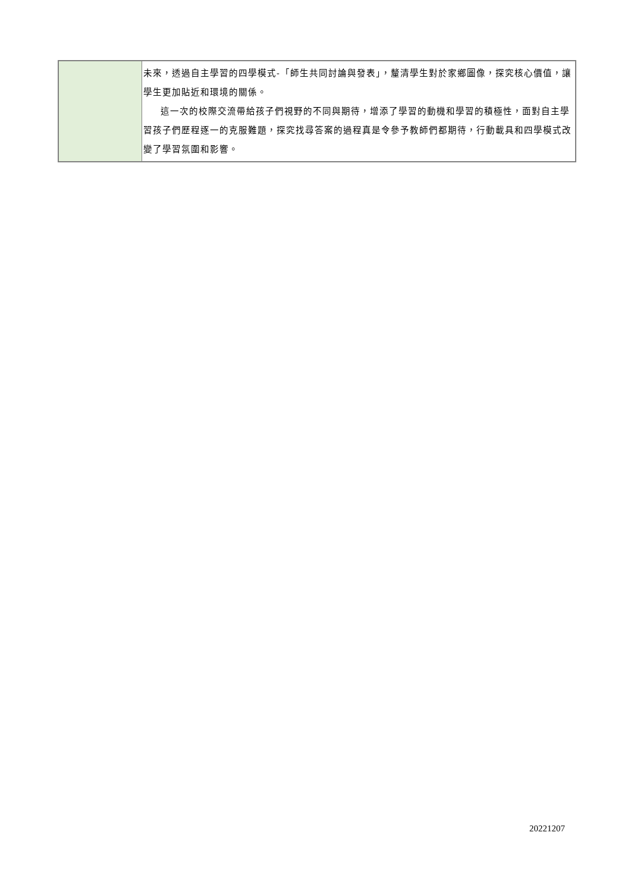| | 未來，透過自主學習的四學模式-「師生共同討論與發表」，釐清學生對於家鄉圖像，探究核心價值，讓學生更加貼近和環境的關係。 這一次的校際交流帶給孩子們視野的不同與期待，增添了學習的動機和學習的積極性，面對自主學習孩子們歷程逐一的克服難題，探究找尋答案的過程真是令參予教師們都期待，行動載具和四學模式改變了學習氛圍和影響。 |
20221207